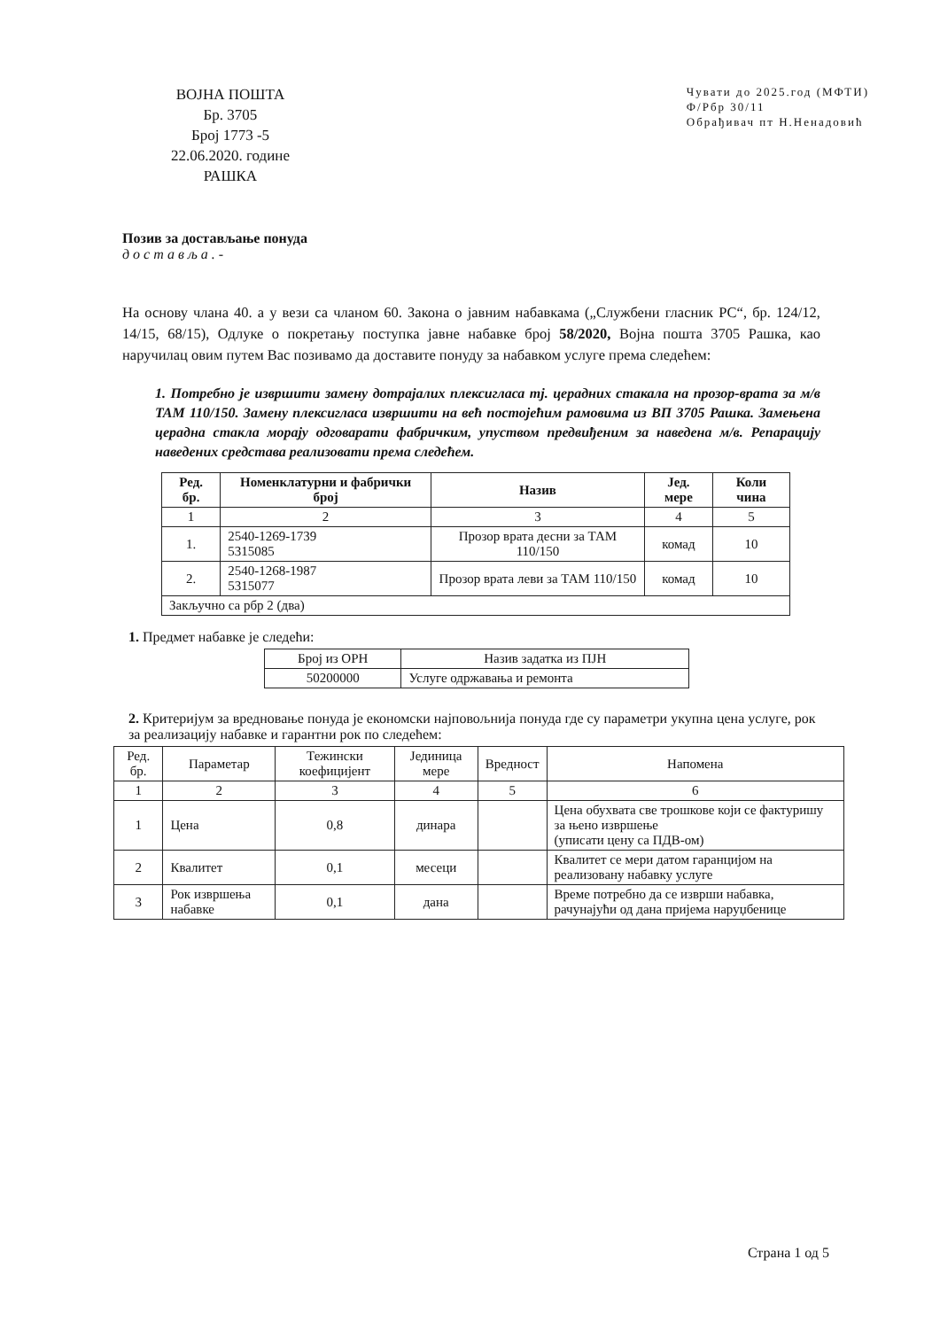ВОЈНА ПОШТА
Бр. 3705
Број 1773 -5
22.06.2020. године
РАШКА
Чувати до 2025.год (МФТИ)
Ф/Рбр 30/11
Обрађивач пт Н.Ненадовић
Позив за достављање понуда
достављa.-
На основу члана 40. а у вези са чланом 60. Закона о јавним набавкама („Службени гласник РС“, бр. 124/12, 14/15, 68/15), Одлуке о покретању поступка јавне набавке број 58/2020, Војна пошта 3705 Рашка, као наручилац овим путем Вас позивамо да доставите понуду за набавком услуге према следећем:
1. Потребно је извршити замену дотрајалих плексигласа тј. церадних стакала на прозор-врата за м/в ТАМ 110/150. Замену плексигласа извршити на већ постојећим рамовима из ВП 3705 Рашка. Замењена церадна стакла морају одговарати фабричким, упуством предвиђеним за наведена м/в. Репарацију наведених средстава реализовати према следећем.
| Ред. бр. | Номенклатурни и фабрички број | Назив | Јед. мере | Коли чина |
| --- | --- | --- | --- | --- |
| 1 | 2 | 3 | 4 | 5 |
| 1. | 2540-1269-1739 5315085 | Прозор врата десни за ТАМ 110/150 | комад | 10 |
| 2. | 2540-1268-1987 5315077 | Прозор врата леви за ТАМ 110/150 | комад | 10 |
| Закључно са рбр 2 (два) | | | | |
1. Предмет набавке је следећи:
| Број из ОРН | Назив задатка из ПЈН |
| 50200000 | Услуге одржавања и ремонта |
2. Критеријум за вредновање понуда је економски најповољнија понуда где су параметри укупна цена услуге, рок за реализацију набавке и гарантни рок по следећем:
| Ред. бр. | Параметар | Тежински коефицијент | Јединица мере | Вредност | Напомена |
| 1 | 2 | 3 | 4 | 5 | 6 |
| 1 | Цена | 0,8 | динара | | Цена обухвата све трошкове који се фактуришу за њено извршење (уписати цену са ПДВ-ом) |
| 2 | Квалитет | 0,1 | месеци | | Квалитет се мери датом гаранцијом на реализовану набавку услуге |
| 3 | Рок извршења набавке | 0,1 | дана | | Време потребно да се изврши набавка, рачунајући од дана пријема наруџбенице |
Страна 1 од 5